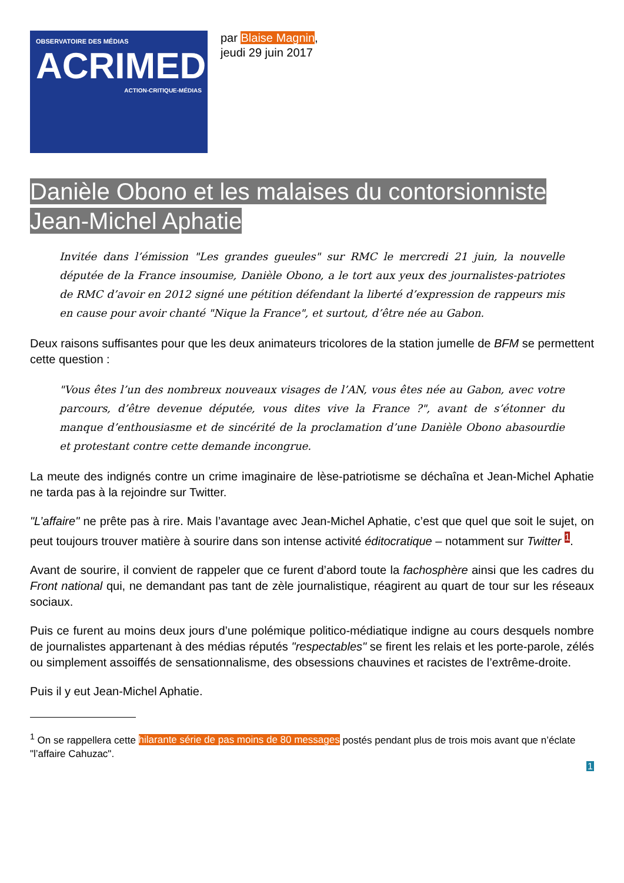OBSERVATOIRE DES MÉDIAS
ACRIMED
ACTION-CRITIQUE-MÉDIAS
par Blaise Magnin,
jeudi 29 juin 2017
Danièle Obono et les malaises du contorsionniste Jean-Michel Aphatie
Invitée dans l’émission "Les grandes gueules" sur RMC le mercredi 21 juin, la nouvelle députée de la France insoumise, Danièle Obono, a le tort aux yeux des journalistes-patriotes de RMC d’avoir en 2012 signé une pétition défendant la liberté d’expression de rappeurs mis en cause pour avoir chanté "Nique la France", et surtout, d’être née au Gabon.
Deux raisons suffisantes pour que les deux animateurs tricolores de la station jumelle de BFM se permettent cette question :
"Vous êtes l’un des nombreux nouveaux visages de l’AN, vous êtes née au Gabon, avec votre parcours, d’être devenue députée, vous dites vive la France ?", avant de s’étonner du manque d’enthousiasme et de sincérité de la proclamation d’une Danièle Obono abasourdie et protestant contre cette demande incongrue.
La meute des indignés contre un crime imaginaire de lèse-patriotisme se déchaîna et Jean-Michel Aphatie ne tarda pas à la rejoindre sur Twitter.
"L’affaire" ne prête pas à rire. Mais l’avantage avec Jean-Michel Aphatie, c’est que quel que soit le sujet, on peut toujours trouver matière à sourire dans son intense activité éditocratique – notamment sur Twitter <sup>1</sup>.
Avant de sourire, il convient de rappeler que ce furent d’abord toute la fachosphère ainsi que les cadres du Front national qui, ne demandant pas tant de zèle journalistique, réagirent au quart de tour sur les réseaux sociaux.
Puis ce furent au moins deux jours d’une polémique politico-médiatique indigne au cours desquels nombre de journalistes appartenant à des médias réputés "respectables" se firent les relais et les porte-parole, zélés ou simplement assoiffés de sensationnalisme, des obsessions chauvines et racistes de l’extrême-droite.
Puis il y eut Jean-Michel Aphatie.
<sup>1</sup> On se rappellera cette hilarante série de pas moins de 80 messages postés pendant plus de trois mois avant que n’éclate "l’affaire Cahuzac".
1